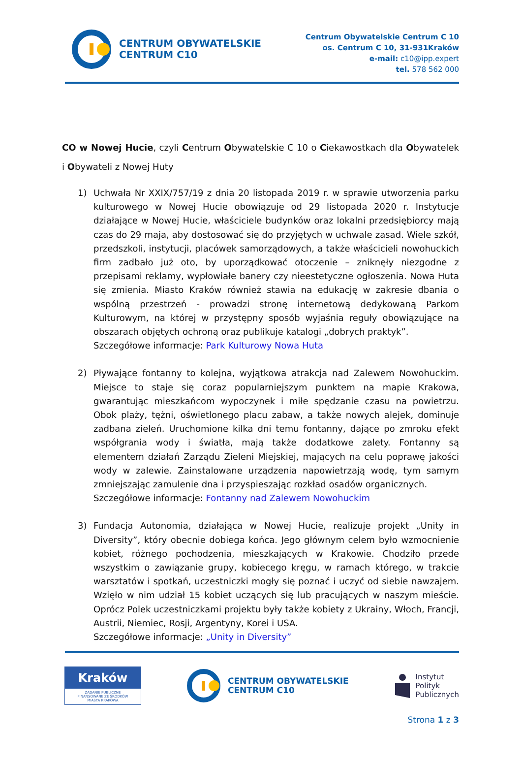CENTRUM OBYWATELSKIE
CENTRUM C10
Centrum Obywatelskie Centrum C 10
os. Centrum C 10, 31-931Kraków
e-mail: c10@ipp.expert
tel. 578 562 000
CO w Nowej Hucie, czyli Centrum Obywatelskie C 10 o Ciekawostkach dla Obywatelek i Obywateli z Nowej Huty
1) Uchwała Nr XXIX/757/19 z dnia 20 listopada 2019 r. w sprawie utworzenia parku kulturowego w Nowej Hucie obowiązuje od 29 listopada 2020 r. Instytucje działające w Nowej Hucie, właściciele budynków oraz lokalni przedsiębiorcy mają czas do 29 maja, aby dostosować się do przyjętych w uchwale zasad. Wiele szkół, przedszkoli, instytucji, placówek samorządowych, a także właścicieli nowohuckich firm zadbało już oto, by uporządkować otoczenie – zniknęły niezgodne z przepisami reklamy, wypłowiałe banery czy nieestetyczne ogłoszenia. Nowa Huta się zmienia. Miasto Kraków również stawia na edukację w zakresie dbania o wspólną przestrzeń - prowadzi stronę internetową dedykowaną Parkom Kulturowym, na której w przystępny sposób wyjaśnia reguły obowiązujące na obszarach objętych ochroną oraz publikuje katalogi „dobrych praktyk”.
Szczegółowe informacje: Park Kulturowy Nowa Huta
2) Pływające fontanny to kolejna, wyjątkowa atrakcja nad Zalewem Nowohuckim. Miejsce to staje się coraz popularniejszym punktem na mapie Krakowa, gwarantując mieszkańcom wypoczynek i miłe spędzanie czasu na powietrzu. Obok plaży, tężni, oświetlonego placu zabaw, a także nowych alejek, dominuje zadbana zieleń. Uruchomione kilka dni temu fontanny, dające po zmroku efekt współgrania wody i światła, mają także dodatkowe zalety. Fontanny są elementem działań Zarządu Zieleni Miejskiej, mających na celu poprawę jakości wody w zalewie. Zainstalowane urządzenia napowietrzają wodę, tym samym zmniejszając zamulenie dna i przyspieszając rozkład osadów organicznych.
Szczegółowe informacje: Fontanny nad Zalewem Nowohuckim
3) Fundacja Autonomia, działająca w Nowej Hucie, realizuje projekt „Unity in Diversity”, który obecnie dobiega końca. Jego głównym celem było wzmocnienie kobiet, różnego pochodzenia, mieszkających w Krakowie. Chodziło przede wszystkim o zawiązanie grupy, kobiecego kręgu, w ramach którego, w trakcie warsztatów i spotkań, uczestniczki mogły się poznać i uczyć od siebie nawzajem. Wzięło w nim udział 15 kobiet uczących się lub pracujących w naszym mieście. Oprócz Polek uczestniczkami projektu były także kobiety z Ukrainy, Włoch, Francji, Austrii, Niemiec, Rosji, Argentyny, Korei i USA.
Szczegółowe informacje: „Unity in Diversity”
Kraków
ZADANIE PUBLICZNE
FINANSOWANE ZE ŚRODKÓW
MIASTA KRAKOWA
CENTRUM OBYWATELSKIE
CENTRUM C10
Instytut
Polityk
Publicznych
Strona 1 z 3